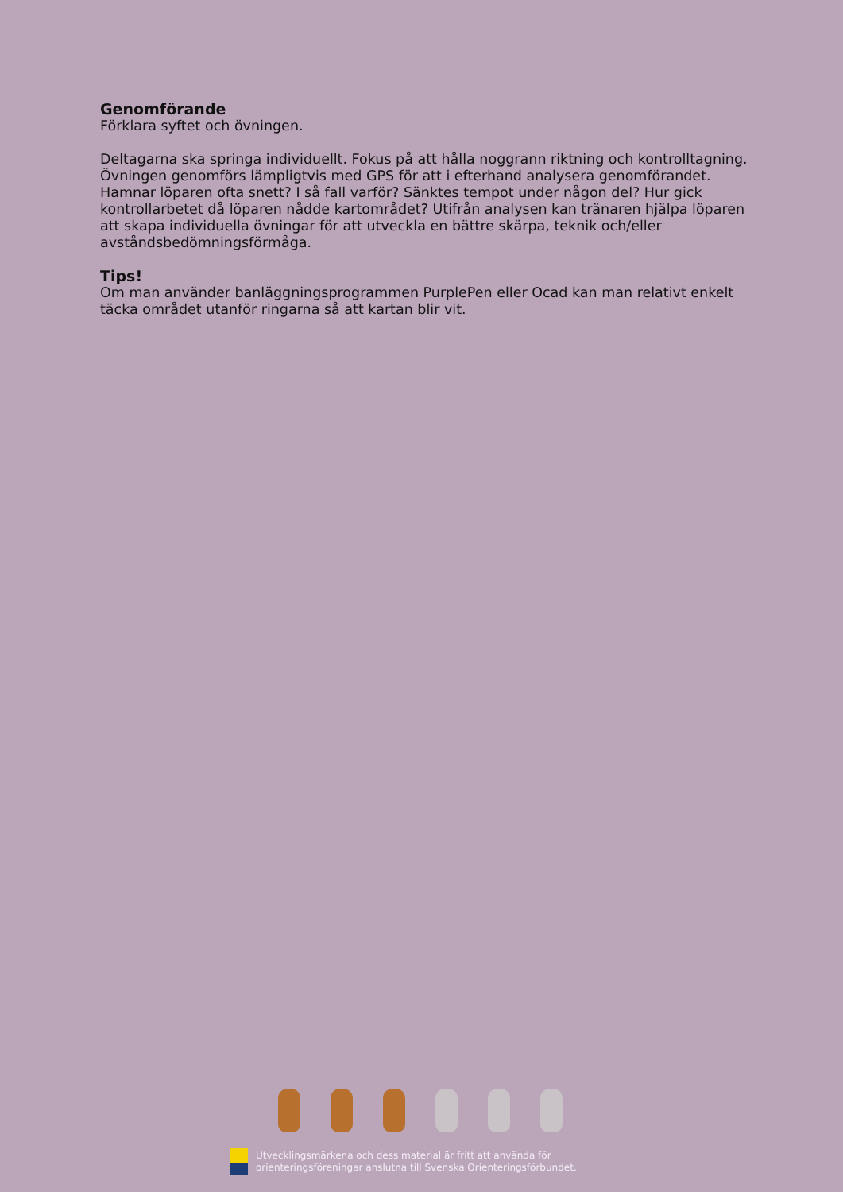Genomförande
Förklara syftet och övningen.
Deltagarna ska springa individuellt. Fokus på att hålla noggrann riktning och kontrolltagning. Övningen genomförs lämpligtvis med GPS för att i efterhand analysera genomförandet. Hamnar löparen ofta snett? I så fall varför? Sänktes tempot under någon del? Hur gick kontrollarbetet då löparen nådde kartområdet? Utifrån analysen kan tränaren hjälpa löparen att skapa individuella övningar för att utveckla en bättre skärpa, teknik och/eller avståndsbedömningsförmåga.
Tips!
Om man använder banläggningsprogrammen PurplePen eller Ocad kan man relativt enkelt täcka området utanför ringarna så att kartan blir vit.
Utvecklingsmärkena och dess material är fritt att använda för
orienteringsföreningar anslutna till Svenska Orienteringsförbundet.